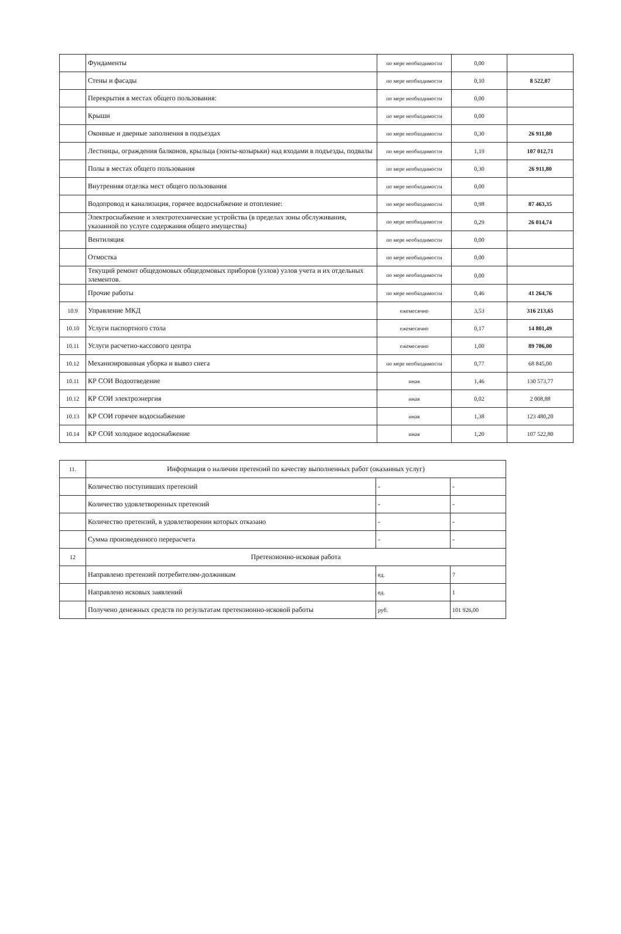| | Фундаменты | по мере необходимости | 0,00 | |
| | Стены и фасады | по мере необходимости | 0,10 | 8 522,07 |
| | Перекрытия в местах общего пользования: | по мере необходимости | 0,00 | |
| | Крыши | по мере необходимости | 0,00 | |
| | Оконные и дверные заполнения в подъездах | по мере необходимости | 0,30 | 26 911,80 |
| | Лестницы, ограждения балконов, крыльца (зонты-козырьки) над входами в подъезды, подвалы | по мере необходимости | 1,19 | 107 012,71 |
| | Полы в местах общего пользования | по мере необходимости | 0,30 | 26 911,80 |
| | Внутренняя отделка мест общего пользования | по мере необходимости | 0,00 | |
| | Водопровод и канализация, горячее водоснабжение и отопление: | по мере необходимости | 0,98 | 87 463,35 |
| | Электроснабжение и электротехнические устройства (в пределах зоны обслуживания, указанной по услуге содержания общего имущества) | по мере необходимости | 0,29 | 26 014,74 |
| | Вентиляция | по мере необходимости | 0,00 | |
| | Отмостка | по мере необходимости | 0,00 | |
| | Текущий ремонт общедомовых общедомовых приборов (узлов) узлов учета и их отдельных элементов. | по мере необходимости | 0,00 | |
| | Прочие работы | по мере необходимости | 0,46 | 41 264,76 |
| 10.9 | Управление МКД | ежемесячно | 3,53 | 316 213,65 |
| 10.10 | Услуги паспортного стола | ежемесячно | 0,17 | 14 801,49 |
| 10.11 | Услуги расчетно-кассового центра | ежемесячно | 1,00 | 89 706,00 |
| 10.12 | Механизированная уборка и вывоз снега | по мере необходимости | 0,77 | 68 845,00 |
| 10.11 | КР СОИ Водоотведение | иная | 1,46 | 130 573,77 |
| 10.12 | КР СОИ электроэнергия | иная | 0,02 | 2 008,88 |
| 10.13 | КР СОИ горячее водоснабжение | иная | 1,38 | 123 480,20 |
| 10.14 | КР СОИ холодное водоснабжение | иная | 1,20 | 107 522,80 |
| 11. | Информация о наличии претензий по качеству выполненных работ (оказанных услуг) | | |
| | Количество поступивших претензий | - | - |
| | Количество удовлетворенных претензий | - | - |
| | Количество претензий, в удовлетворении которых отказано | - | - |
| | Сумма произведенного перерасчета | - | - |
| 12 | Претензионно-исковая работа | | |
| | Направлено претензий потребителям-должникам | ед. | 7 |
| | Направлено исковых заявлений | ед. | 1 |
| | Получено денежных средств по результатам претензионно-исковой работы | руб. | 101 926,00 |